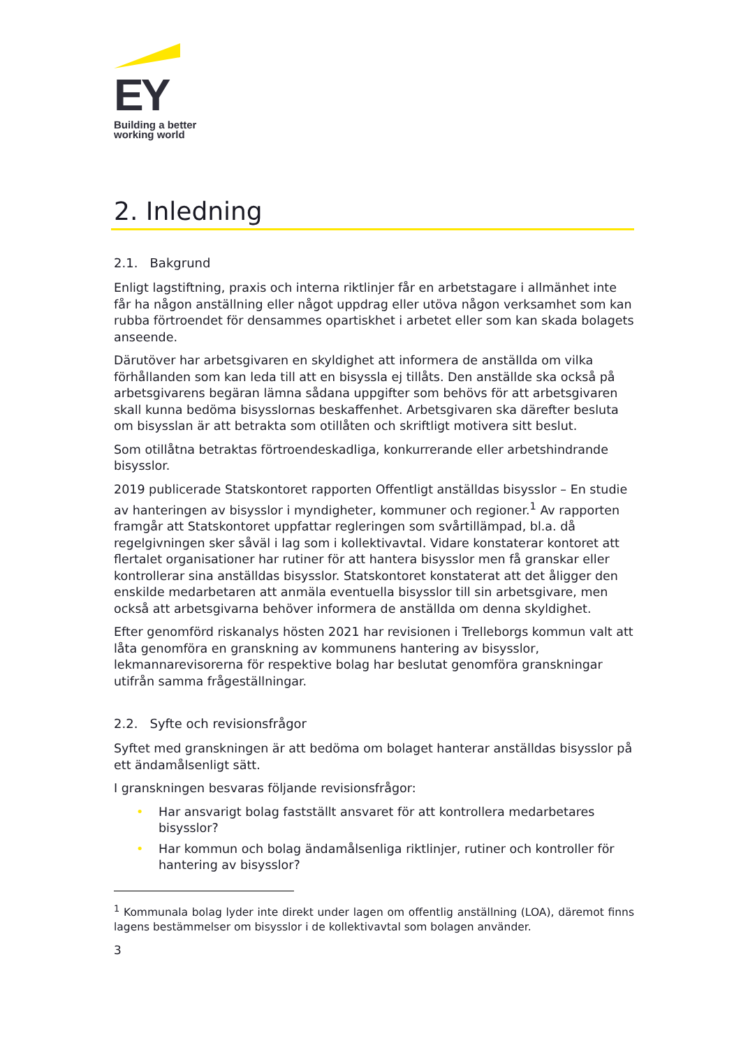EY
Building a better
working world
2. Inledning
2.1. Bakgrund
Enligt lagstiftning, praxis och interna riktlinjer får en arbetstagare i allmänhet inte får ha någon anställning eller något uppdrag eller utöva någon verksamhet som kan rubba förtroendet för densammes opartiskhet i arbetet eller som kan skada bolagets anseende.
Därutöver har arbetsgivaren en skyldighet att informera de anställda om vilka förhållanden som kan leda till att en bisyssla ej tillåts. Den anställde ska också på arbetsgivarens begäran lämna sådana uppgifter som behövs för att arbetsgivaren skall kunna bedöma bisysslornas beskaffenhet. Arbetsgivaren ska därefter besluta om bisysslan är att betrakta som otillåten och skriftligt motivera sitt beslut.
Som otillåtna betraktas förtroendeskadliga, konkurrerande eller arbetshindrande bisysslor.
2019 publicerade Statskontoret rapporten Offentligt anställdas bisysslor – En studie av hanteringen av bisysslor i myndigheter, kommuner och regioner.<sup>1</sup> Av rapporten framgår att Statskontoret uppfattar regleringen som svårtillämpad, bl.a. då regelgivningen sker såväl i lag som i kollektivavtal. Vidare konstaterar kontoret att flertalet organisationer har rutiner för att hantera bisysslor men få granskar eller kontrollerar sina anställdas bisysslor. Statskontoret konstaterat att det åligger den enskilde medarbetaren att anmäla eventuella bisysslor till sin arbetsgivare, men också att arbetsgivarna behöver informera de anställda om denna skyldighet.
Efter genomförd riskanalys hösten 2021 har revisionen i Trelleborgs kommun valt att låta genomföra en granskning av kommunens hantering av bisysslor, lekmannarevisorerna för respektive bolag har beslutat genomföra granskningar utifrån samma frågeställningar.
2.2. Syfte och revisionsfrågor
Syftet med granskningen är att bedöma om bolaget hanterar anställdas bisysslor på ett ändamålsenligt sätt.
I granskningen besvaras följande revisionsfrågor:
• Har ansvarigt bolag fastställt ansvaret för att kontrollera medarbetares bisysslor?
• Har kommun och bolag ändamålsenliga riktlinjer, rutiner och kontroller för hantering av bisysslor?
<sup>1</sup> Kommunala bolag lyder inte direkt under lagen om offentlig anställning (LOA), däremot finns lagens bestämmelser om bisysslor i de kollektivavtal som bolagen använder.
3